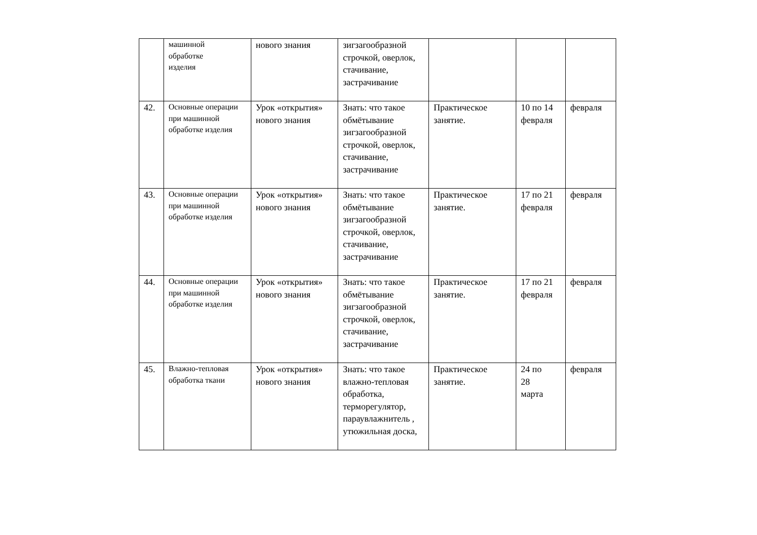| | машинной обработке изделия | нового знания | зигзагообразной строчкой, оверлок, стачивание, застрачивание | | | |
| 42. | Основные операции при машинной обработке изделия | Урок «открытия» нового знания | Знать: что такое обмётывание зигзагообразной строчкой, оверлок, стачивание, застрачивание | Практическое занятие. | 10 по 14 февраля | февраля |
| 43. | Основные операции при машинной обработке изделия | Урок «открытия» нового знания | Знать: что такое обмётывание зигзагообразной строчкой, оверлок, стачивание, застрачивание | Практическое занятие. | 17 по 21 февраля | февраля |
| 44. | Основные операции при машинной обработке изделия | Урок «открытия» нового знания | Знать: что такое обмётывание зигзагообразной строчкой, оверлок, стачивание, застрачивание | Практическое занятие. | 17 по 21 февраля | февраля |
| 45. | Влажно-тепловая обработка ткани | Урок «открытия» нового знания | Знать: что такое влажно-тепловая обработка, терморегулятор, параувлажнитель , утюжильная доска, | Практическое занятие. | 24 по 28 марта | февраля |